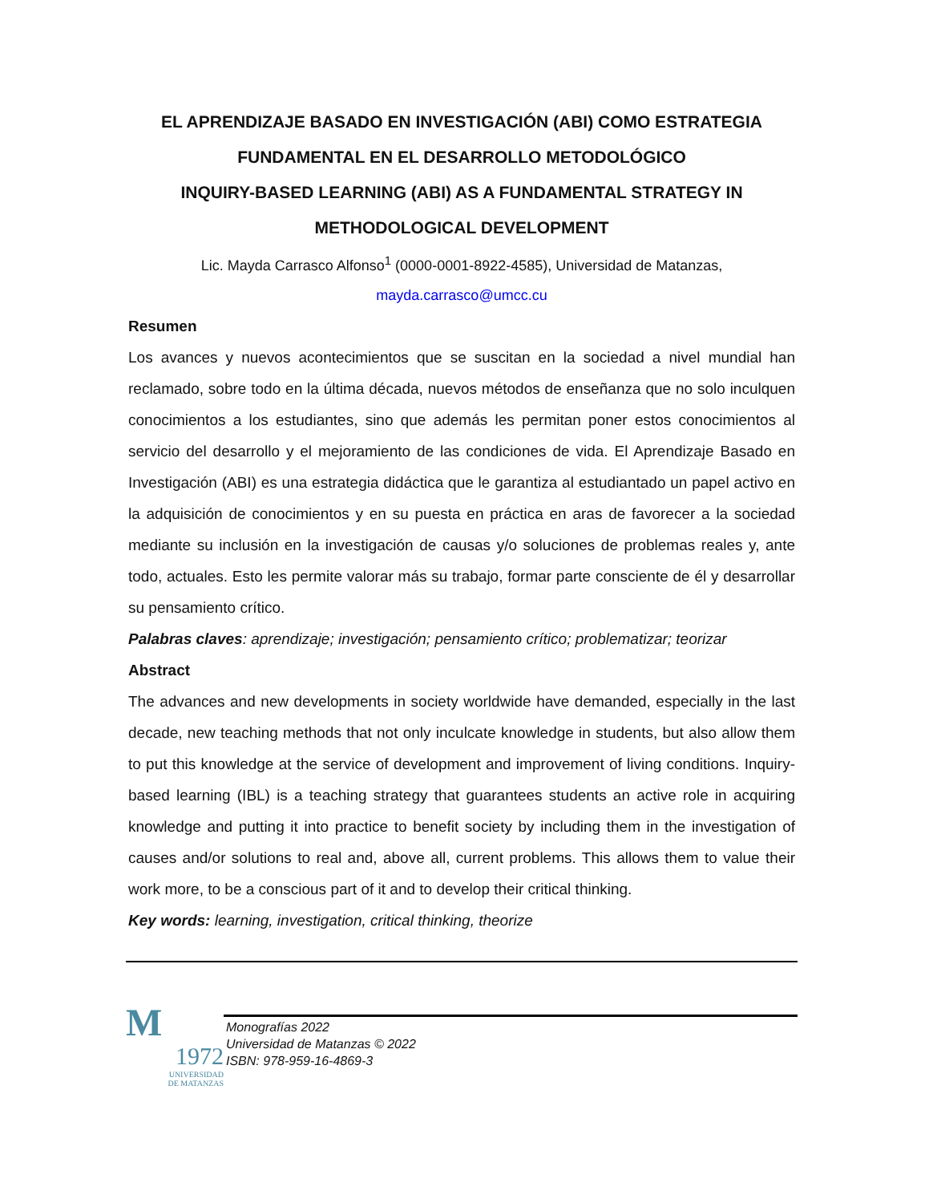EL APRENDIZAJE BASADO EN INVESTIGACIÓN (ABI) COMO ESTRATEGIA FUNDAMENTAL EN EL DESARROLLO METODOLÓGICO
INQUIRY-BASED LEARNING (ABI) AS A FUNDAMENTAL STRATEGY IN METHODOLOGICAL DEVELOPMENT
Lic. Mayda Carrasco Alfonso<sup>1</sup> (0000-0001-8922-4585), Universidad de Matanzas,
mayda.carrasco@umcc.cu
Resumen
Los avances y nuevos acontecimientos que se suscitan en la sociedad a nivel mundial han reclamado, sobre todo en la última década, nuevos métodos de enseñanza que no solo inculquen conocimientos a los estudiantes, sino que además les permitan poner estos conocimientos al servicio del desarrollo y el mejoramiento de las condiciones de vida. El Aprendizaje Basado en Investigación (ABI) es una estrategia didáctica que le garantiza al estudiantado un papel activo en la adquisición de conocimientos y en su puesta en práctica en aras de favorecer a la sociedad mediante su inclusión en la investigación de causas y/o soluciones de problemas reales y, ante todo, actuales. Esto les permite valorar más su trabajo, formar parte consciente de él y desarrollar su pensamiento crítico.
Palabras claves: aprendizaje; investigación; pensamiento crítico; problematizar; teorizar
Abstract
The advances and new developments in society worldwide have demanded, especially in the last decade, new teaching methods that not only inculcate knowledge in students, but also allow them to put this knowledge at the service of development and improvement of living conditions. Inquiry-based learning (IBL) is a teaching strategy that guarantees students an active role in acquiring knowledge and putting it into practice to benefit society by including them in the investigation of causes and/or solutions to real and, above all, current problems. This allows them to value their work more, to be a conscious part of it and to develop their critical thinking.
Key words: learning, investigation, critical thinking, theorize
M
1972
UNIVERSIDAD
DE MATANZAS
Monografías 2022
Universidad de Matanzas © 2022
ISBN: 978-959-16-4869-3